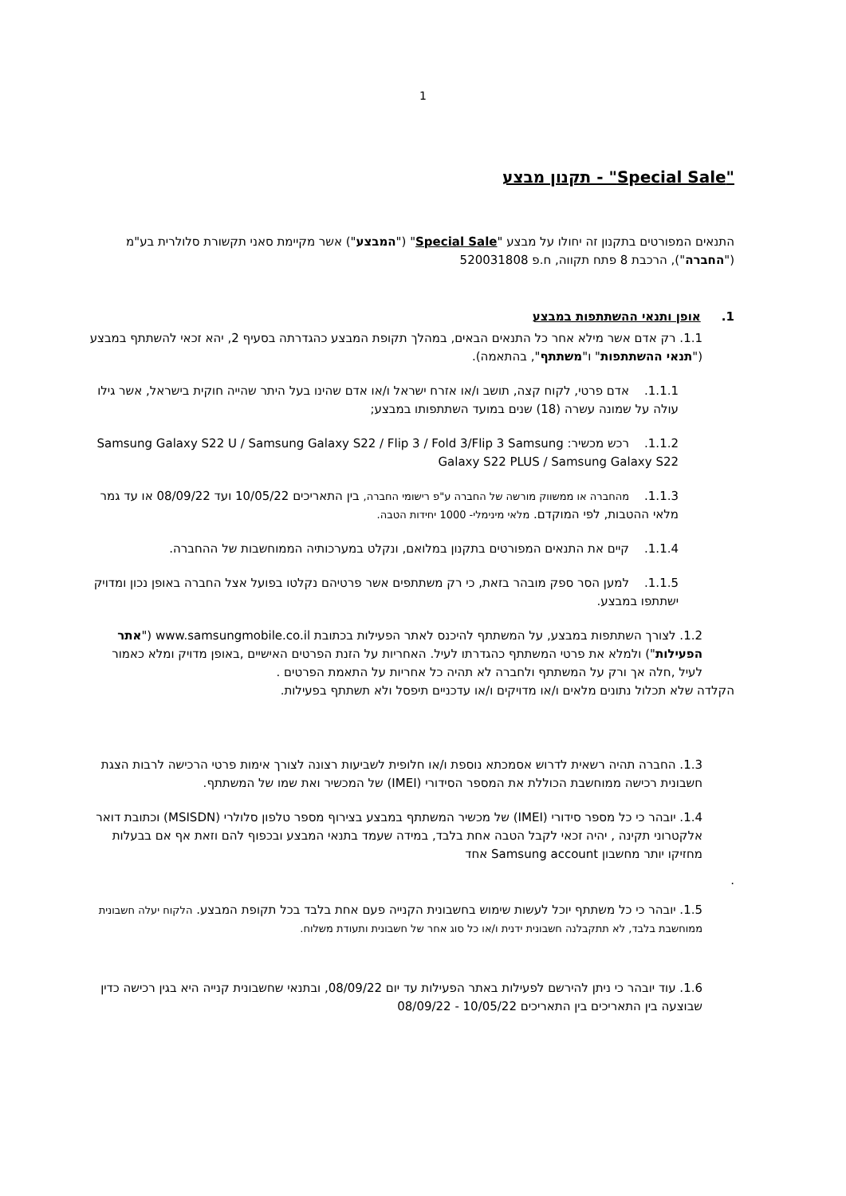1
"Special Sale" - תקנון מבצע
התנאים המפורטים בתקנון זה יחולו על מבצע "Special Sale" ("המבצע") אשר מקיימת סאני תקשורת סלולרית בע"מ ("החברה"), הרכבת 8 פתח תקווה, ח.פ 520031808
1. אופן ותנאי ההשתתפות במבצע
1.1. רק אדם אשר מילא אחר כל התנאים הבאים, במהלך תקופת המבצע כהגדרתה בסעיף 2, יהא זכאי להשתתף במבצע ("תנאי ההשתתפות" ו"משתתף", בהתאמה).
1.1.1. אדם פרטי, לקוח קצה, תושב ו/או אזרח ישראל ו/או אדם שהינו בעל היתר שהייה חוקית בישראל, אשר גילו עולה על שמונה עשרה (18) שנים במועד השתתפותו במבצע;
1.1.2. רכש מכשיר: Samsung Galaxy S22 U / Samsung Galaxy S22 / Flip 3 / Fold 3/Flip 3 Samsung Galaxy S22 PLUS / Samsung Galaxy S22
1.1.3. מהחברה או ממשווק מורשה של החברה ע"פ רישומי החברה, בין התאריכים 10/05/22 ועד 08/09/22 או עד גמר מלאי ההטבות, לפי המוקדם. מלאי מינימלי- 1000 יחידות הטבה.
1.1.4. קיים את התנאים המפורטים בתקנון במלואם, ונקלט במערכותיה הממוחשבות של ההחברה.
1.1.5. למען הסר ספק מובהר בזאת, כי רק משתתפים אשר פרטיהם נקלטו בפועל אצל החברה באופן נכון ומדויק ישתתפו במבצע.
1.2. לצורך השתתפות במבצע, על המשתתף להיכנס לאתר הפעילות בכתובת www.samsungmobile.co.il ("אתר הפעילות") ולמלא את פרטי המשתתף כהגדרתו לעיל. האחריות על הזנת הפרטים האישיים ,באופן מדויק ומלא כאמור לעיל ,חלה אך ורק על המשתתף ולחברה לא תהיה כל אחריות על התאמת הפרטים .
הקלדה שלא תכלול נתונים מלאים ו/או מדויקים ו/או עדכניים תיפסל ולא תשתתף בפעילות.
1.3. החברה תהיה רשאית לדרוש אסמכתא נוספת ו/או חלופית לשביעות רצונה לצורך אימות פרטי הרכישה לרבות הצגת חשבונית רכישה ממוחשבת הכוללת את המספר הסידורי (IMEI) של המכשיר ואת שמו של המשתתף.
1.4. יובהר כי כל מספר סידורי (IMEI) של מכשיר המשתתף במבצע בצירוף מספר טלפון סלולרי (MSISDN) וכתובת דואר אלקטרוני תקינה , יהיה זכאי לקבל הטבה אחת בלבד, במידה שעמד בתנאי המבצע ובכפוף להם וזאת אף אם בבעלות מחזיקו יותר מחשבון Samsung account אחד
.
1.5. יובהר כי כל משתתף יוכל לעשות שימוש בחשבונית הקנייה פעם אחת בלבד בכל תקופת המבצע. הלקוח יעלה חשבונית ממוחשבת בלבד, לא תתקבלנה חשבונית ידנית ו/או כל סוג אחר של חשבונית ותעודת משלוח.
1.6. עוד יובהר כי ניתן להירשם לפעילות באתר הפעילות עד יום 08/09/22, ובתנאי שחשבונית קנייה היא בגין רכישה כדין שבוצעה בין התאריכים בין התאריכים 10/05/22 - 08/09/22